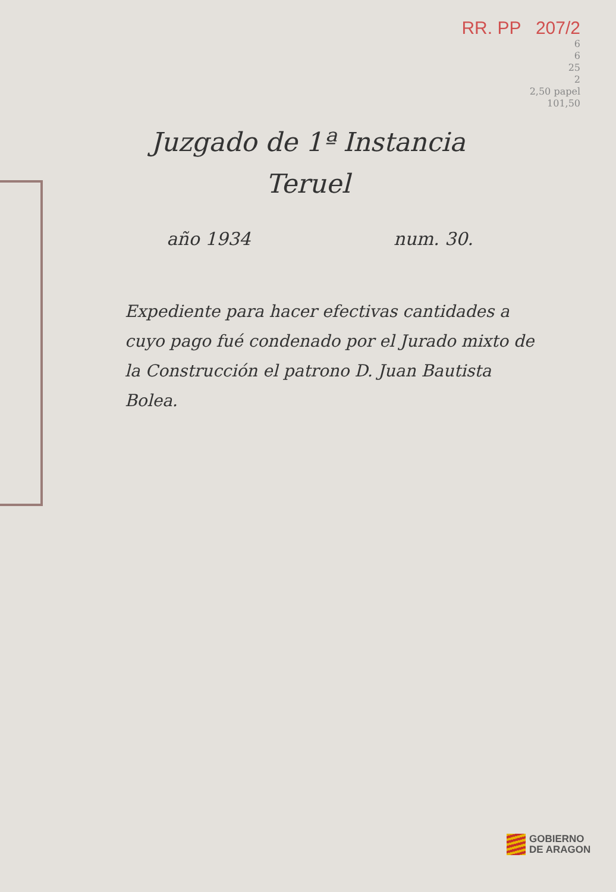RR. PP 207/2
6
6
25
2
2,50 papel
101,50
Juzgado de 1ª Instancia
Teruel
año 1934 num. 30.
Expediente para hacer efectivas cantidades a cuyo pago fué condenado por el Jurado mixto de la Construcción el patrono D. Juan Bautista Bolea.
GOBIERNO
DE ARAGON